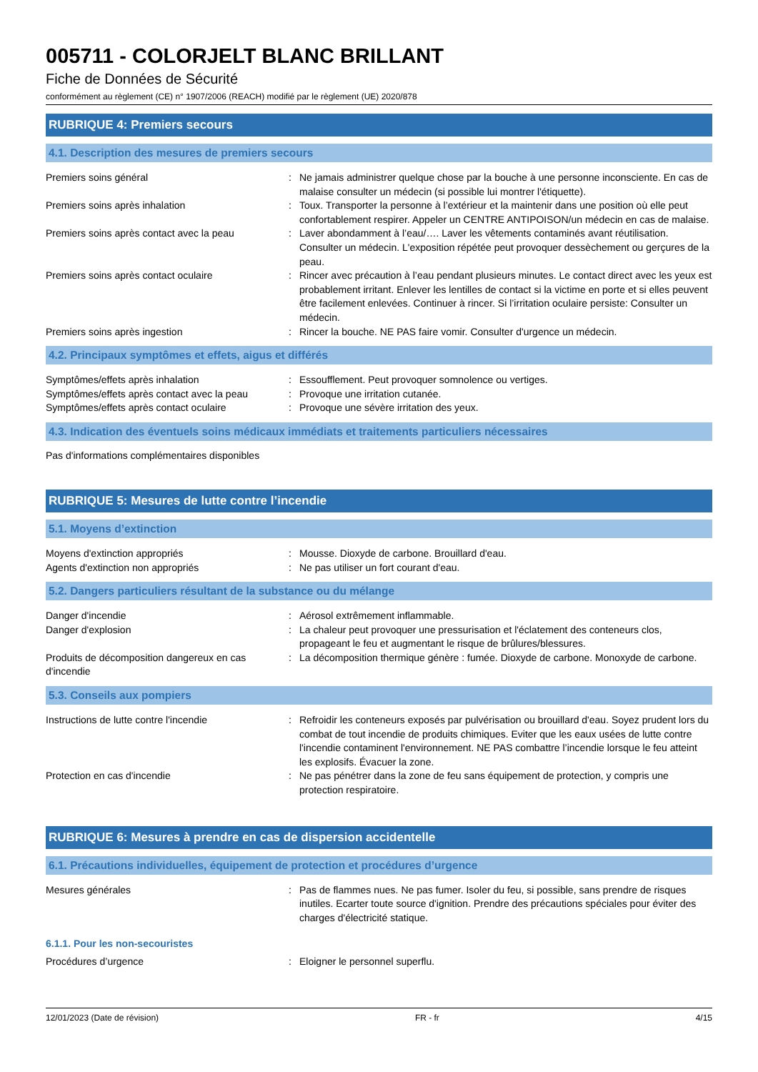005711 - COLORJELT BLANC BRILLANT
Fiche de Données de Sécurité
conformément au règlement (CE) n° 1907/2006 (REACH) modifié par le règlement (UE) 2020/878
RUBRIQUE 4: Premiers secours
4.1. Description des mesures de premiers secours
Premiers soins général : Ne jamais administrer quelque chose par la bouche à une personne inconsciente. En cas de malaise consulter un médecin (si possible lui montrer l'étiquette).
Premiers soins après inhalation : Toux. Transporter la personne à l’extérieur et la maintenir dans une position où elle peut confortablement respirer. Appeler un CENTRE ANTIPOISON/un médecin en cas de malaise.
Premiers soins après contact avec la peau
: Laver abondamment à l’eau/…. Laver les vêtements contaminés avant réutilisation. Consulter un médecin. L'exposition répétée peut provoquer dessèchement ou gerçures de la peau.
Premiers soins après contact oculaire : Rincer avec précaution à l’eau pendant plusieurs minutes. Le contact direct avec les yeux est probablement irritant. Enlever les lentilles de contact si la victime en porte et si elles peuvent être facilement enlevées. Continuer à rincer. Si l’irritation oculaire persiste: Consulter un médecin.
Premiers soins après ingestion : Rincer la bouche. NE PAS faire vomir. Consulter d'urgence un médecin.
4.2. Principaux symptômes et effets, aigus et différés
Symptômes/effets après inhalation : Essoufflement. Peut provoquer somnolence ou vertiges.
Symptômes/effets après contact avec la peau
: Provoque une irritation cutanée.
Symptômes/effets après contact oculaire : Provoque une sévère irritation des yeux.
4.3. Indication des éventuels soins médicaux immédiats et traitements particuliers nécessaires
Pas d'informations complémentaires disponibles
RUBRIQUE 5: Mesures de lutte contre l’incendie
5.1. Moyens d’extinction
Moyens d'extinction appropriés : Mousse. Dioxyde de carbone. Brouillard d'eau.
Agents d'extinction non appropriés : Ne pas utiliser un fort courant d'eau.
5.2. Dangers particuliers résultant de la substance ou du mélange
Danger d'incendie : Aérosol extrêmement inflammable.
Danger d'explosion : La chaleur peut provoquer une pressurisation et l'éclatement des conteneurs clos, propageant le feu et augmentant le risque de brûlures/blessures.
Produits de décomposition dangereux en cas d'incendie
: La décomposition thermique génère : fumée. Dioxyde de carbone. Monoxyde de carbone.
5.3. Conseils aux pompiers
Instructions de lutte contre l'incendie : Refroidir les conteneurs exposés par pulvérisation ou brouillard d'eau. Soyez prudent lors du combat de tout incendie de produits chimiques. Eviter que les eaux usées de lutte contre l'incendie contaminent l'environnement. NE PAS combattre l’incendie lorsque le feu atteint les explosifs. Évacuer la zone.
Protection en cas d'incendie : Ne pas pénétrer dans la zone de feu sans équipement de protection, y compris une protection respiratoire.
RUBRIQUE 6: Mesures à prendre en cas de dispersion accidentelle
6.1. Précautions individuelles, équipement de protection et procédures d’urgence
Mesures générales : Pas de flammes nues. Ne pas fumer. Isoler du feu, si possible, sans prendre de risques inutiles. Ecarter toute source d'ignition. Prendre des précautions spéciales pour éviter des charges d'électricité statique.
6.1.1. Pour les non-secouristes
Procédures d’urgence : Eloigner le personnel superflu.
12/01/2023 (Date de révision) FR - fr 4/15